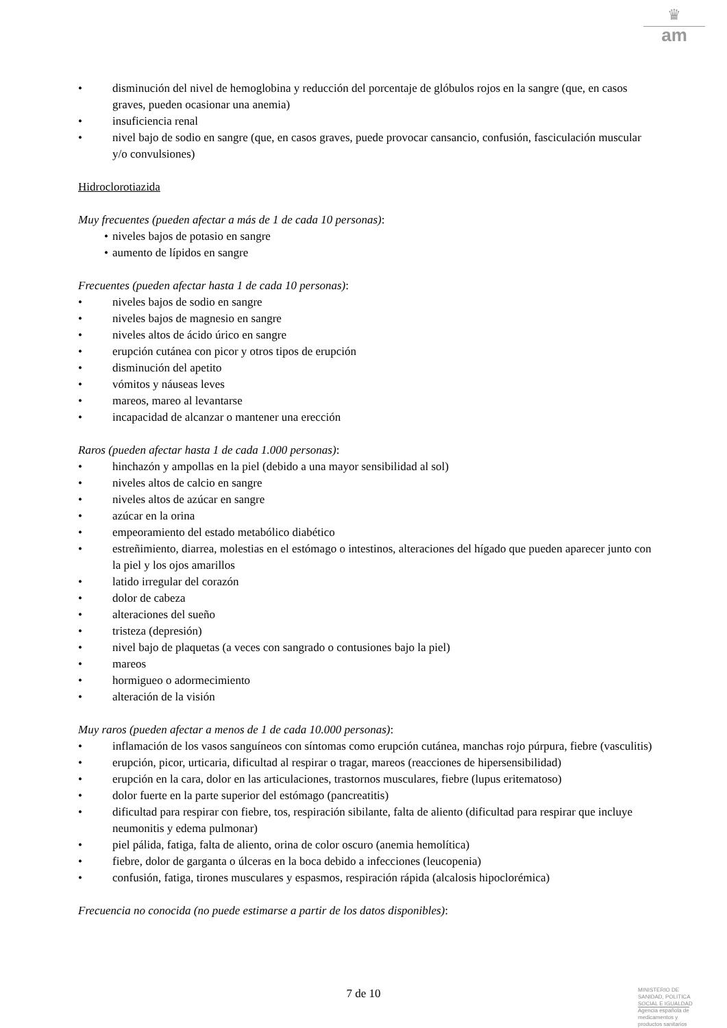♛
am
• disminución del nivel de hemoglobina y reducción del porcentaje de glóbulos rojos en la sangre (que, en casos graves, pueden ocasionar una anemia)
• insuficiencia renal
• nivel bajo de sodio en sangre (que, en casos graves, puede provocar cansancio, confusión, fasciculación muscular y/o convulsiones)
Hidroclorotiazida
Muy frecuentes (pueden afectar a más de 1 de cada 10 personas):
• niveles bajos de potasio en sangre
• aumento de lípidos en sangre
Frecuentes (pueden afectar hasta 1 de cada 10 personas):
• niveles bajos de sodio en sangre
• niveles bajos de magnesio en sangre
• niveles altos de ácido úrico en sangre
• erupción cutánea con picor y otros tipos de erupción
• disminución del apetito
• vómitos y náuseas leves
• mareos, mareo al levantarse
• incapacidad de alcanzar o mantener una erección
Raros (pueden afectar hasta 1 de cada 1.000 personas):
• hinchazón y ampollas en la piel (debido a una mayor sensibilidad al sol)
• niveles altos de calcio en sangre
• niveles altos de azúcar en sangre
• azúcar en la orina
• empeoramiento del estado metabólico diabético
• estreñimiento, diarrea, molestias en el estómago o intestinos, alteraciones del hígado que pueden aparecer junto con la piel y los ojos amarillos
• latido irregular del corazón
• dolor de cabeza
• alteraciones del sueño
• tristeza (depresión)
• nivel bajo de plaquetas (a veces con sangrado o contusiones bajo la piel)
• mareos
• hormigueo o adormecimiento
• alteración de la visión
Muy raros (pueden afectar a menos de 1 de cada 10.000 personas):
• inflamación de los vasos sanguíneos con síntomas como erupción cutánea, manchas rojo púrpura, fiebre (vasculitis)
• erupción, picor, urticaria, dificultad al respirar o tragar, mareos (reacciones de hipersensibilidad)
• erupción en la cara, dolor en las articulaciones, trastornos musculares, fiebre (lupus eritematoso)
• dolor fuerte en la parte superior del estómago (pancreatitis)
• dificultad para respirar con fiebre, tos, respiración sibilante, falta de aliento (dificultad para respirar que incluye neumonitis y edema pulmonar)
• piel pálida, fatiga, falta de aliento, orina de color oscuro (anemia hemolítica)
• fiebre, dolor de garganta o úlceras en la boca debido a infecciones (leucopenia)
• confusión, fatiga, tirones musculares y espasmos, respiración rápida (alcalosis hipoclorémica)
Frecuencia no conocida (no puede estimarse a partir de los datos disponibles):
7 de 10
MINISTERIO DE
SANIDAD, POLITICA
SOCIAL E IGUALDAD
Agencia española de
medicamentos y
productos sanitarios